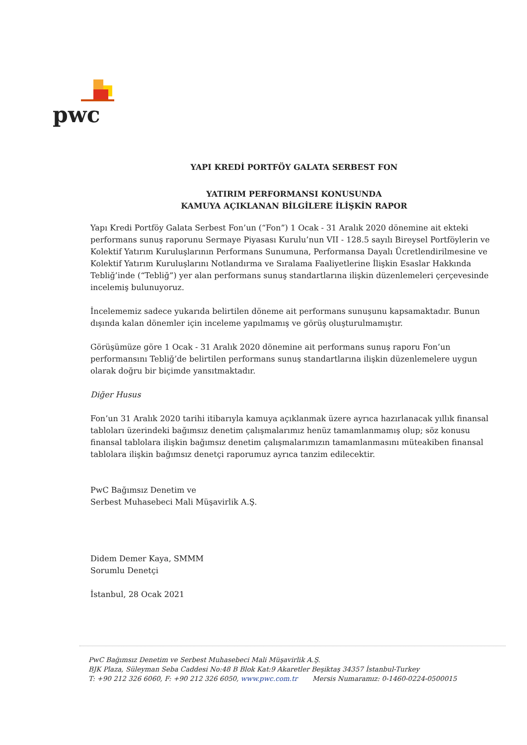pwc
YAPI KREDİ PORTFÖY GALATA SERBEST FON
YATIRIM PERFORMANSI KONUSUNDA
KAMUYA AÇIKLANAN BİLGİLERE İLİŞKİN RAPOR
Yapı Kredi Portföy Galata Serbest Fon’un (“Fon”) 1 Ocak - 31 Aralık 2020 dönemine ait ekteki performans sunuş raporunu Sermaye Piyasası Kurulu’nun VII - 128.5 sayılı Bireysel Portföylerin ve Kolektif Yatırım Kuruluşlarının Performans Sunumuna, Performansa Dayalı Ücretlendirilmesine ve Kolektif Yatırım Kuruluşlarını Notlandırma ve Sıralama Faaliyetlerine İlişkin Esaslar Hakkında Tebliğ’inde (“Tebliğ”) yer alan performans sunuş standartlarına ilişkin düzenlemeleri çerçevesinde incelemiş bulunuyoruz.
İncelememiz sadece yukarıda belirtilen döneme ait performans sunuşunu kapsamaktadır. Bunun dışında kalan dönemler için inceleme yapılmamış ve görüş oluşturulmamıştır.
Görüşümüze göre 1 Ocak - 31 Aralık 2020 dönemine ait performans sunuş raporu Fon’un performansını Tebliğ’de belirtilen performans sunuş standartlarına ilişkin düzenlemelere uygun olarak doğru bir biçimde yansıtmaktadır.
Diğer Husus
Fon’un 31 Aralık 2020 tarihi itibarıyla kamuya açıklanmak üzere ayrıca hazırlanacak yıllık finansal tabloları üzerindeki bağımsız denetim çalışmalarımız henüz tamamlanmamış olup; söz konusu finansal tablolara ilişkin bağımsız denetim çalışmalarımızın tamamlanmasını müteakiben finansal tablolara ilişkin bağımsız denetçi raporumuz ayrıca tanzim edilecektir.
PwC Bağımsız Denetim ve
Serbest Muhasebeci Mali Müşavirlik A.Ş.
Didem Demer Kaya, SMMM
Sorumlu Denetçi
İstanbul, 28 Ocak 2021
PwC Bağımsız Denetim ve Serbest Muhasebeci Mali Müşavirlik A.Ş.
BJK Plaza, Süleyman Seba Caddesi No:48 B Blok Kat:9 Akaretler Beşiktaş 34357 İstanbul-Turkey
T: +90 212 326 6060, F: +90 212 326 6050, www.pwc.com.tr Mersis Numaramız: 0-1460-0224-0500015